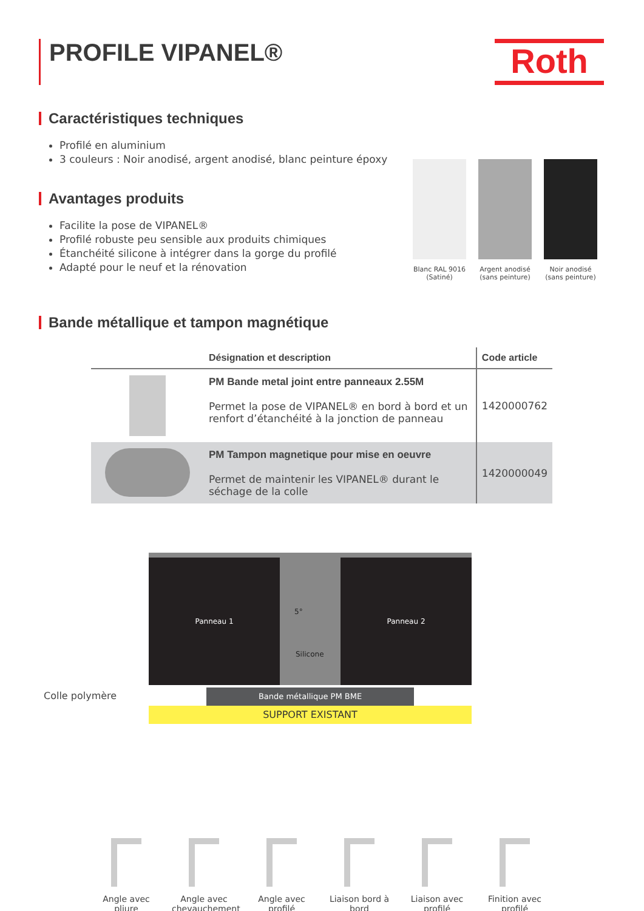PROFILE VIPANEL® Roth
Caractéristiques techniques
Profilé en aluminium
3 couleurs : Noir anodisé, argent anodisé, blanc peinture époxy
Avantages produits
Facilite la pose de VIPANEL®
Profilé robuste peu sensible aux produits chimiques
Étanchéité silicone à intégrer dans la gorge du profilé
Adapté pour le neuf et la rénovation
Blanc RAL 9016 (Satiné)
Argent anodisé (sans peinture)
Noir anodisé (sans peinture)
Bande métallique et tampon magnétique
| | Désignation et description | Code article |
| --- | --- | --- |
| | PM Bande metal joint entre panneaux 2.55M Permet la pose de VIPANEL® en bord à bord et un renfort d’étanchéité à la jonction de panneau | 1420000762 |
| | PM Tampon magnetique pour mise en oeuvre Permet de maintenir les VIPANEL® durant le séchage de la colle | 1420000049 |
Colle polymère
Panneau 1 Panneau 2
5°
Silicone
Bande métallique PM BME
SUPPORT EXISTANT
Angle avec pliure
Angle avec chevauchement
Angle avec profilé
Liaison bord à bord
Liaison avec profilé
Finition avec profilé